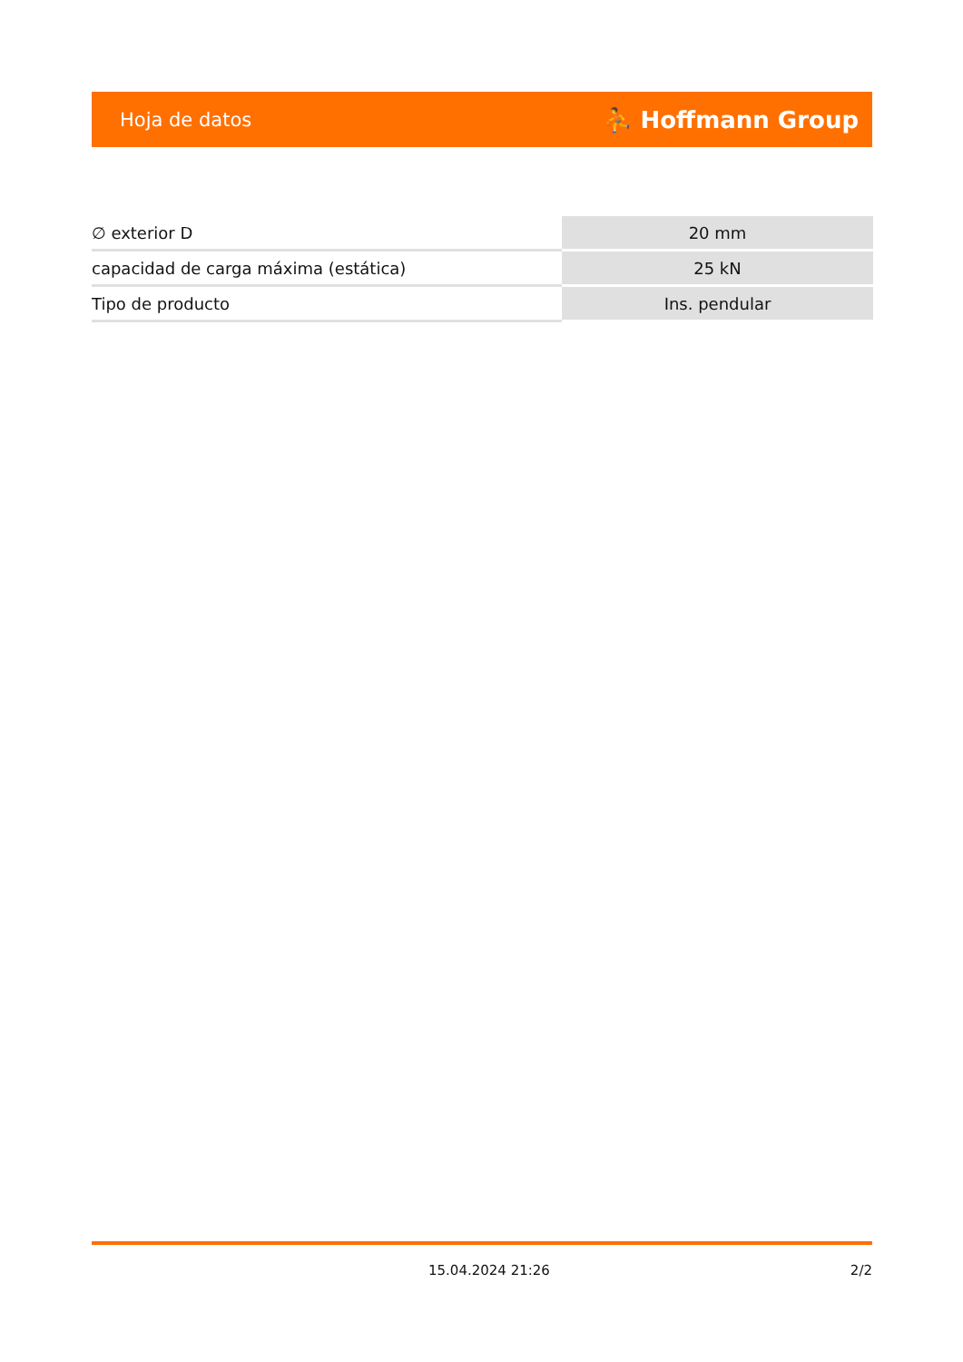Hoja de datos ⛹ Hoffmann Group
| ∅ exterior D | 20 mm |
| capacidad de carga máxima (estática) | 25 kN |
| Tipo de producto | Ins. pendular |
15.04.2024 21:26 2/2